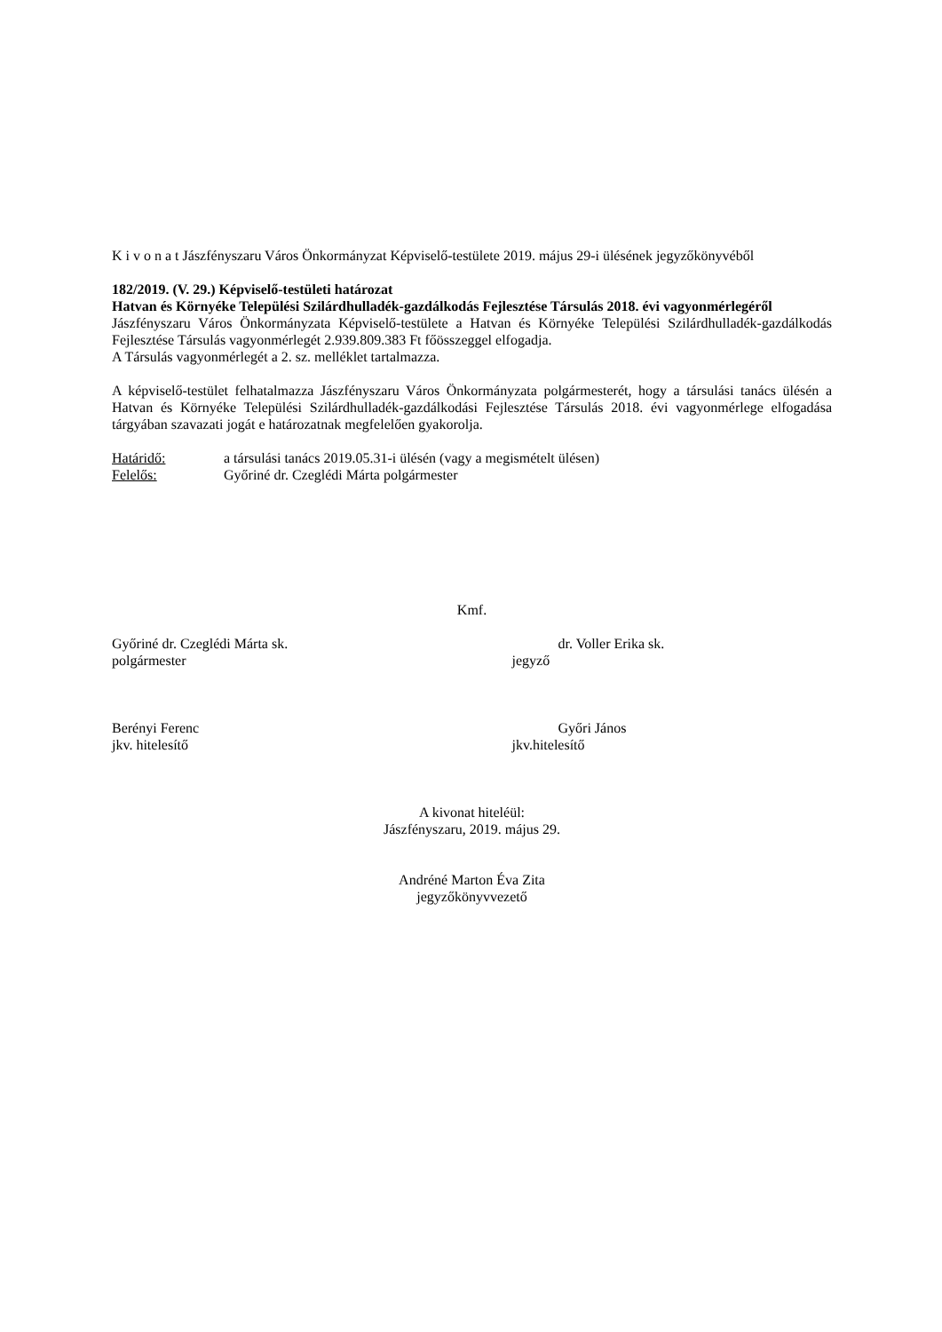K i v o n a t Jászfényszaru Város Önkormányzat Képviselő-testülete 2019. május 29-i ülésének jegyzőkönyvéből
182/2019. (V. 29.) Képviselő-testületi határozat
Hatvan és Környéke Települési Szilárdhulladék-gazdálkodás Fejlesztése Társulás 2018. évi vagyonmérlegéről
Jászfényszaru Város Önkormányzata Képviselő-testülete a Hatvan és Környéke Települési Szilárdhulladék-gazdálkodás Fejlesztése Társulás vagyonmérlegét 2.939.809.383 Ft főösszeggel elfogadja.
A Társulás vagyonmérlegét a 2. sz. melléklet tartalmazza.
A képviselő-testület felhatalmazza Jászfényszaru Város Önkormányzata polgármesterét, hogy a társulási tanács ülésén a Hatvan és Környéke Települési Szilárdhulladék-gazdálkodási Fejlesztése Társulás 2018. évi vagyonmérlege elfogadása tárgyában szavazati jogát e határozatnak megfelelően gyakorolja.
Határidő: a társulási tanács 2019.05.31-i ülésén (vagy a megismételt ülésen)
Felelős: Győriné dr. Czeglédi Márta polgármester
Kmf.
Győriné dr. Czeglédi Márta sk.
polgármester
dr. Voller Erika sk.
jegyző
Berényi Ferenc
jkv. hitelesítő
Győri János
jkv.hitelesítő
A kivonat hiteléül:
Jászfényszaru, 2019. május 29.
Andréné Marton Éva Zita
jegyzőkönyvvezető